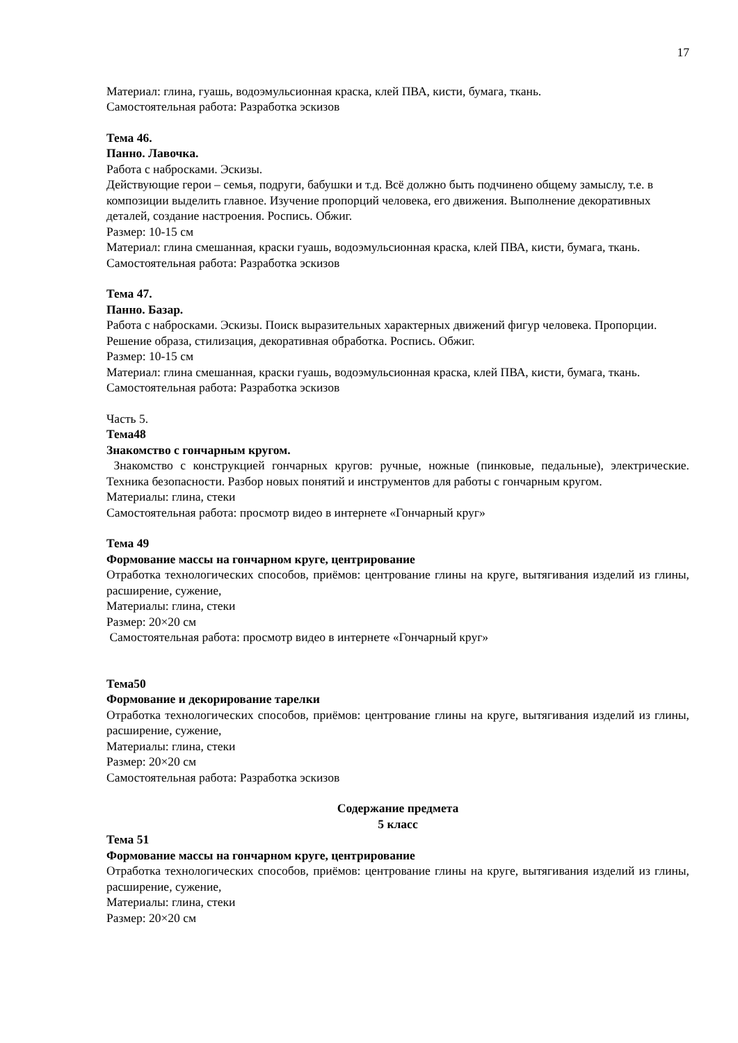17
Материал: глина, гуашь, водоэмульсионная краска, клей ПВА, кисти, бумага, ткань.
Самостоятельная работа: Разработка эскизов
Тема 46.
Панно. Лавочка.
Работа с набросками. Эскизы.
Действующие герои – семья, подруги, бабушки и т.д. Всё должно быть подчинено общему замыслу, т.е. в композиции выделить главное. Изучение пропорций человека, его движения. Выполнение декоративных деталей, создание настроения. Роспись. Обжиг.
Размер: 10-15 см
Материал: глина смешанная, краски гуашь, водоэмульсионная краска, клей ПВА, кисти, бумага, ткань.
Самостоятельная работа: Разработка эскизов
Тема 47.
Панно. Базар.
Работа с набросками. Эскизы. Поиск выразительных характерных движений фигур человека. Пропорции. Решение образа, стилизация, декоративная обработка. Роспись. Обжиг.
Размер: 10-15 см
Материал: глина смешанная, краски гуашь, водоэмульсионная краска, клей ПВА, кисти, бумага, ткань.
Самостоятельная работа: Разработка эскизов
Часть 5.
Тема48
Знакомство с гончарным кругом.
Знакомство с конструкцией гончарных кругов: ручные, ножные (пинковые, педальные), электрические. Техника безопасности. Разбор новых понятий и инструментов для работы с гончарным кругом.
Материалы: глина, стеки
Самостоятельная работа: просмотр видео в интернете «Гончарный круг»
Тема 49
Формование массы на гончарном круге, центрирование
Отработка технологических способов, приёмов: центрование глины на круге, вытягивания изделий из глины, расширение, сужение,
Материалы: глина, стеки
Размер: 20×20 см
Самостоятельная работа: просмотр видео в интернете «Гончарный круг»
Тема50
Формование и декорирование тарелки
Отработка технологических способов, приёмов: центрование глины на круге, вытягивания изделий из глины, расширение, сужение,
Материалы: глина, стеки
Размер: 20×20 см
Самостоятельная работа: Разработка эскизов
Содержание предмета
5 класс
Тема 51
Формование массы на гончарном круге, центрирование
Отработка технологических способов, приёмов: центрование глины на круге, вытягивания изделий из глины, расширение, сужение,
Материалы: глина, стеки
Размер: 20×20 см